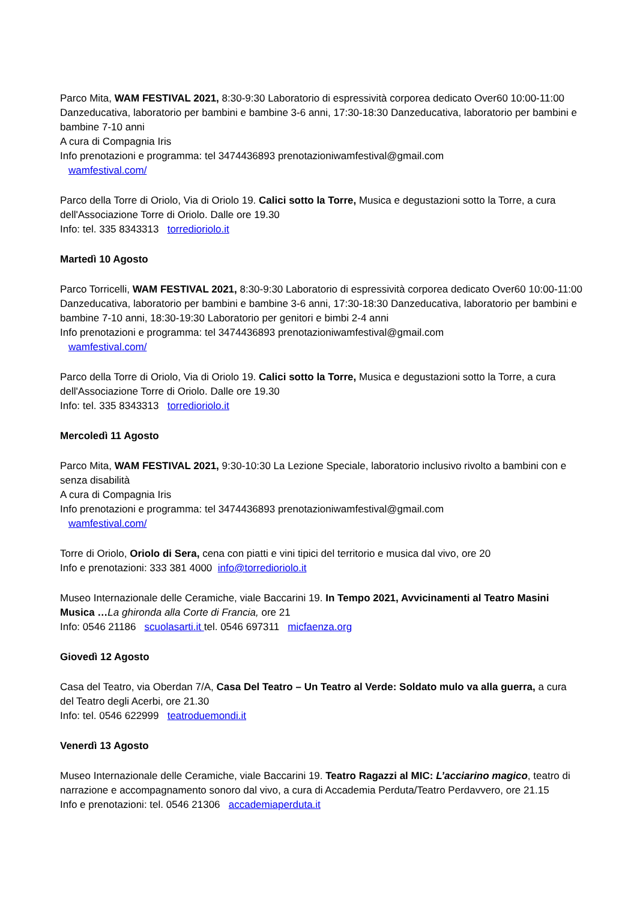Parco Mita, WAM FESTIVAL 2021, 8:30-9:30 Laboratorio di espressività corporea dedicato Over60 10:00-11:00 Danzeducativa, laboratorio per bambini e bambine 3-6 anni, 17:30-18:30 Danzeducativa, laboratorio per bambini e bambine 7-10 anni
A cura di Compagnia Iris
Info prenotazioni e programma: tel 3474436893 prenotazioniwamfestival@gmail.com
wamfestival.com/
Parco della Torre di Oriolo, Via di Oriolo 19. Calici sotto la Torre, Musica e degustazioni sotto la Torre, a cura dell'Associazione Torre di Oriolo. Dalle ore 19.30
Info: tel. 335 8343313 torredioriolo.it
Martedì 10 Agosto
Parco Torricelli, WAM FESTIVAL 2021, 8:30-9:30 Laboratorio di espressività corporea dedicato Over60 10:00-11:00 Danzeducativa, laboratorio per bambini e bambine 3-6 anni, 17:30-18:30 Danzeducativa, laboratorio per bambini e bambine 7-10 anni, 18:30-19:30 Laboratorio per genitori e bimbi 2-4 anni
Info prenotazioni e programma: tel 3474436893 prenotazioniwamfestival@gmail.com
wamfestival.com/
Parco della Torre di Oriolo, Via di Oriolo 19. Calici sotto la Torre, Musica e degustazioni sotto la Torre, a cura dell'Associazione Torre di Oriolo. Dalle ore 19.30
Info: tel. 335 8343313 torredioriolo.it
Mercoledì 11 Agosto
Parco Mita, WAM FESTIVAL 2021, 9:30-10:30 La Lezione Speciale, laboratorio inclusivo rivolto a bambini con e senza disabilità
A cura di Compagnia Iris
Info prenotazioni e programma: tel 3474436893 prenotazioniwamfestival@gmail.com
wamfestival.com/
Torre di Oriolo, Oriolo di Sera, cena con piatti e vini tipici del territorio e musica dal vivo, ore 20
Info e prenotazioni: 333 381 4000 info@torredioriolo.it
Museo Internazionale delle Ceramiche, viale Baccarini 19. In Tempo 2021, Avvicinamenti al Teatro Masini Musica …La ghironda alla Corte di Francia, ore 21
Info: 0546 21186 scuolasarti.it tel. 0546 697311 micfaenza.org
Giovedì 12 Agosto
Casa del Teatro, via Oberdan 7/A, Casa Del Teatro – Un Teatro al Verde: Soldato mulo va alla guerra, a cura del Teatro degli Acerbi, ore 21.30
Info: tel. 0546 622999 teatroduemondi.it
Venerdì 13 Agosto
Museo Internazionale delle Ceramiche, viale Baccarini 19. Teatro Ragazzi al MIC: L’acciarino magico, teatro di narrazione e accompagnamento sonoro dal vivo, a cura di Accademia Perduta/Teatro Perdavvero, ore 21.15
Info e prenotazioni: tel. 0546 21306 accademiaperduta.it